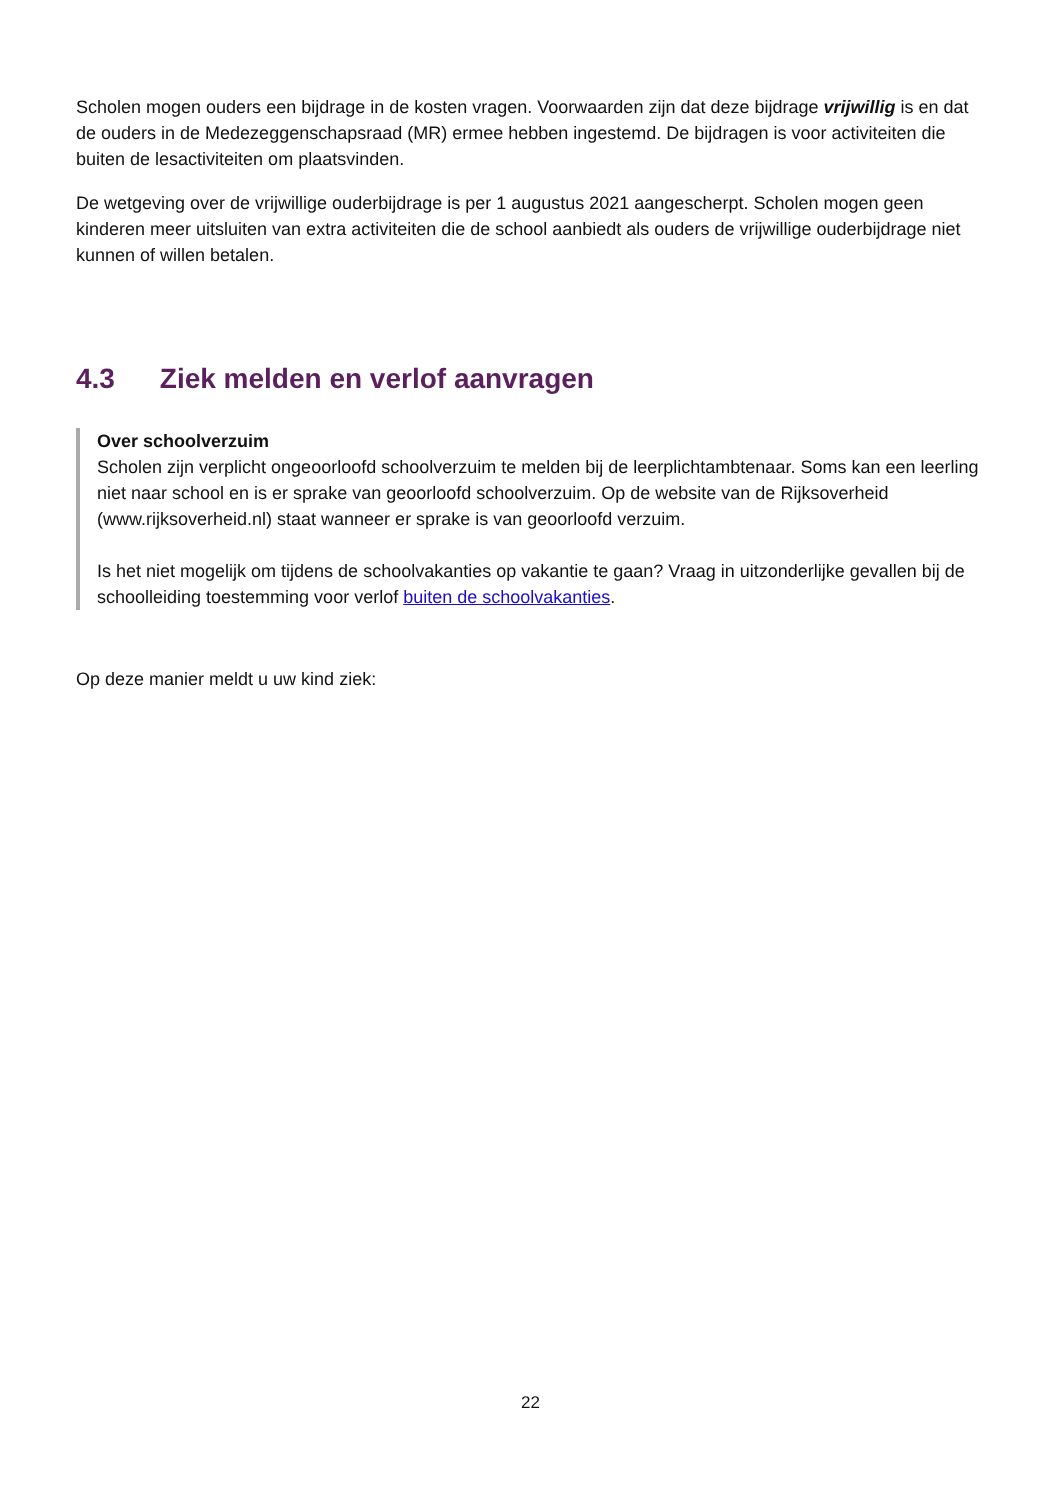Scholen mogen ouders een bijdrage in de kosten vragen. Voorwaarden zijn dat deze bijdrage vrijwillig is en dat de ouders in de Medezeggenschapsraad (MR) ermee hebben ingestemd. De bijdragen is voor activiteiten die buiten de lesactiviteiten om plaatsvinden.
De wetgeving over de vrijwillige ouderbijdrage is per 1 augustus 2021 aangescherpt. Scholen mogen geen kinderen meer uitsluiten van extra activiteiten die de school aanbiedt als ouders de vrijwillige ouderbijdrage niet kunnen of willen betalen.
4.3 Ziek melden en verlof aanvragen
Over schoolverzuim
Scholen zijn verplicht ongeoorloofd schoolverzuim te melden bij de leerplichtambtenaar. Soms kan een leerling niet naar school en is er sprake van geoorloofd schoolverzuim. Op de website van de Rijksoverheid (www.rijksoverheid.nl) staat wanneer er sprake is van geoorloofd verzuim.
Is het niet mogelijk om tijdens de schoolvakanties op vakantie te gaan? Vraag in uitzonderlijke gevallen bij de schoolleiding toestemming voor verlof buiten de schoolvakanties.
Op deze manier meldt u uw kind ziek:
22